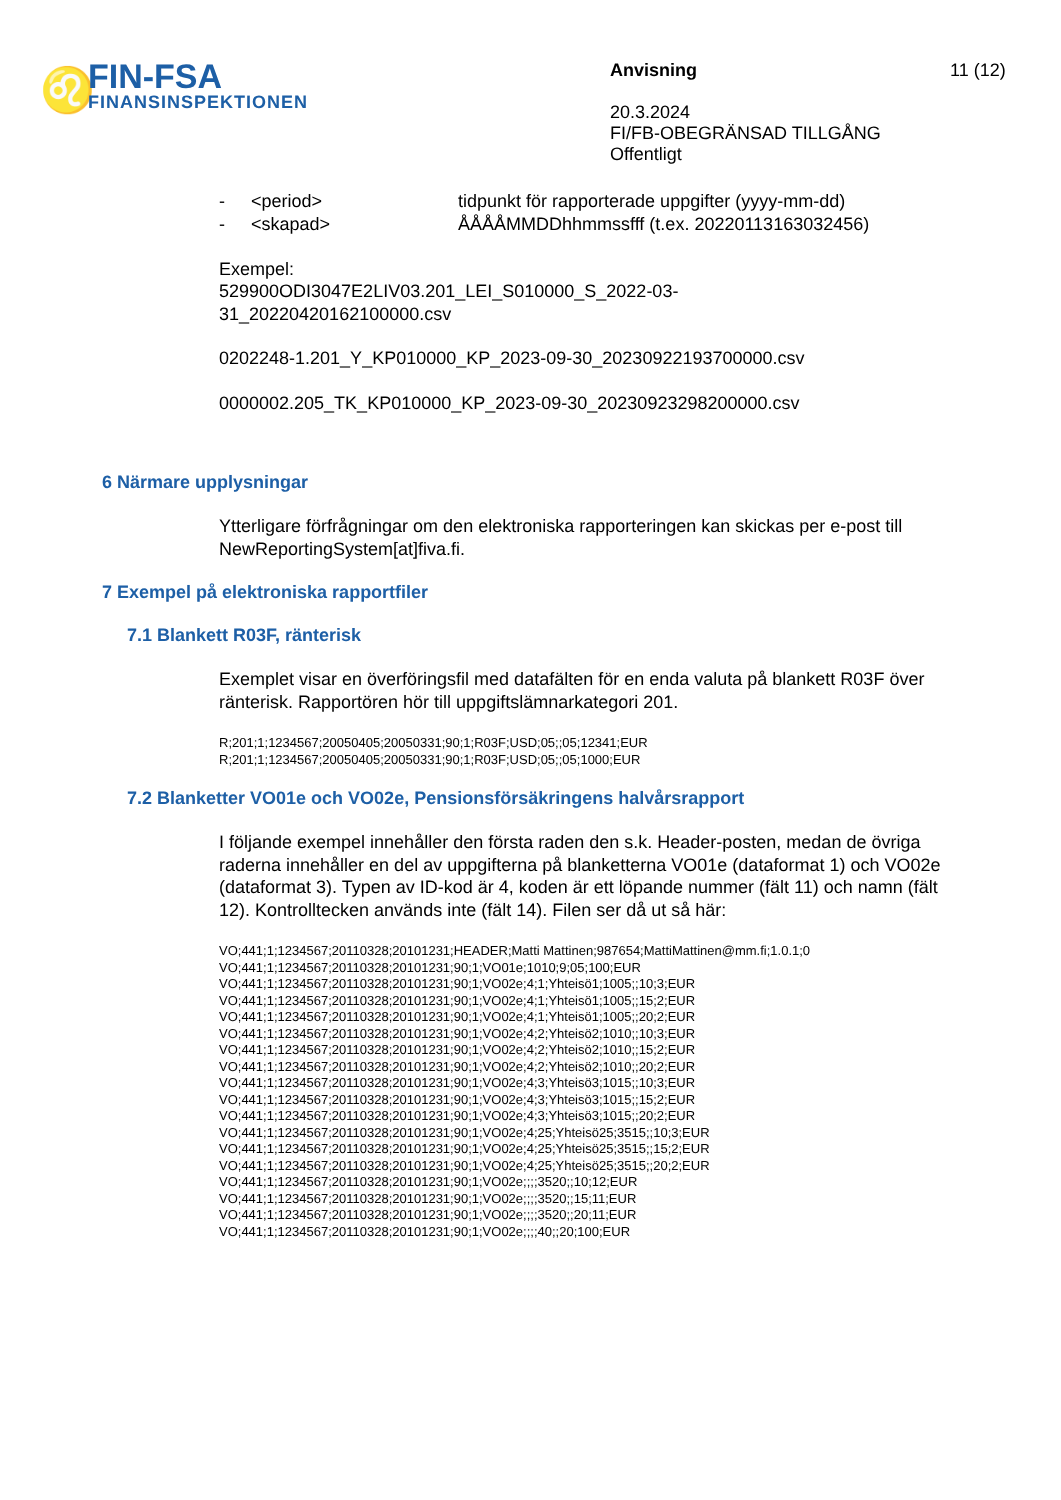♌
FIN-FSA
FINANSINSPEKTIONEN
Anvisning
20.3.2024
FI/FB-OBEGRÄNSAD TILLGÅNG
Offentligt
11 (12)
- <period> tidpunkt för rapporterade uppgifter (yyyy-mm-dd)
- <skapad> ÅÅÅÅMMDDhhmmssfff (t.ex. 20220113163032456)
Exempel:
529900ODI3047E2LIV03.201_LEI_S010000_S_2022-03-
31_20220420162100000.csv
0202248-1.201_Y_KP010000_KP_2023-09-30_20230922193700000.csv
0000002.205_TK_KP010000_KP_2023-09-30_20230923298200000.csv
6 Närmare upplysningar
Ytterligare förfrågningar om den elektroniska rapporteringen kan skickas per e-post till NewReportingSystem[at]fiva.fi.
7 Exempel på elektroniska rapportfiler
7.1 Blankett R03F, ränterisk
Exemplet visar en överföringsfil med datafälten för en enda valuta på blankett R03F över ränterisk. Rapportören hör till uppgiftslämnarkategori 201.
R;201;1;1234567;20050405;20050331;90;1;R03F;USD;05;;05;12341;EUR
R;201;1;1234567;20050405;20050331;90;1;R03F;USD;05;;05;1000;EUR
7.2 Blanketter VO01e och VO02e, Pensionsförsäkringens halvårsrapport
I följande exempel innehåller den första raden den s.k. Header-posten, medan de övriga raderna innehåller en del av uppgifterna på blanketterna VO01e (dataformat 1) och VO02e (dataformat 3). Typen av ID-kod är 4, koden är ett löpande nummer (fält 11) och namn (fält 12). Kontrolltecken används inte (fält 14). Filen ser då ut så här:
VO;441;1;1234567;20110328;20101231;HEADER;Matti Mattinen;987654;MattiMattinen@mm.fi;1.0.1;0
VO;441;1;1234567;20110328;20101231;90;1;VO01e;1010;9;05;100;EUR
VO;441;1;1234567;20110328;20101231;90;1;VO02e;4;1;Yhteisö1;1005;;10;3;EUR
VO;441;1;1234567;20110328;20101231;90;1;VO02e;4;1;Yhteisö1;1005;;15;2;EUR
VO;441;1;1234567;20110328;20101231;90;1;VO02e;4;1;Yhteisö1;1005;;20;2;EUR
VO;441;1;1234567;20110328;20101231;90;1;VO02e;4;2;Yhteisö2;1010;;10;3;EUR
VO;441;1;1234567;20110328;20101231;90;1;VO02e;4;2;Yhteisö2;1010;;15;2;EUR
VO;441;1;1234567;20110328;20101231;90;1;VO02e;4;2;Yhteisö2;1010;;20;2;EUR
VO;441;1;1234567;20110328;20101231;90;1;VO02e;4;3;Yhteisö3;1015;;10;3;EUR
VO;441;1;1234567;20110328;20101231;90;1;VO02e;4;3;Yhteisö3;1015;;15;2;EUR
VO;441;1;1234567;20110328;20101231;90;1;VO02e;4;3;Yhteisö3;1015;;20;2;EUR
VO;441;1;1234567;20110328;20101231;90;1;VO02e;4;25;Yhteisö25;3515;;10;3;EUR
VO;441;1;1234567;20110328;20101231;90;1;VO02e;4;25;Yhteisö25;3515;;15;2;EUR
VO;441;1;1234567;20110328;20101231;90;1;VO02e;4;25;Yhteisö25;3515;;20;2;EUR
VO;441;1;1234567;20110328;20101231;90;1;VO02e;;;;3520;;10;12;EUR
VO;441;1;1234567;20110328;20101231;90;1;VO02e;;;;3520;;15;11;EUR
VO;441;1;1234567;20110328;20101231;90;1;VO02e;;;;3520;;20;11;EUR
VO;441;1;1234567;20110328;20101231;90;1;VO02e;;;;40;;20;100;EUR